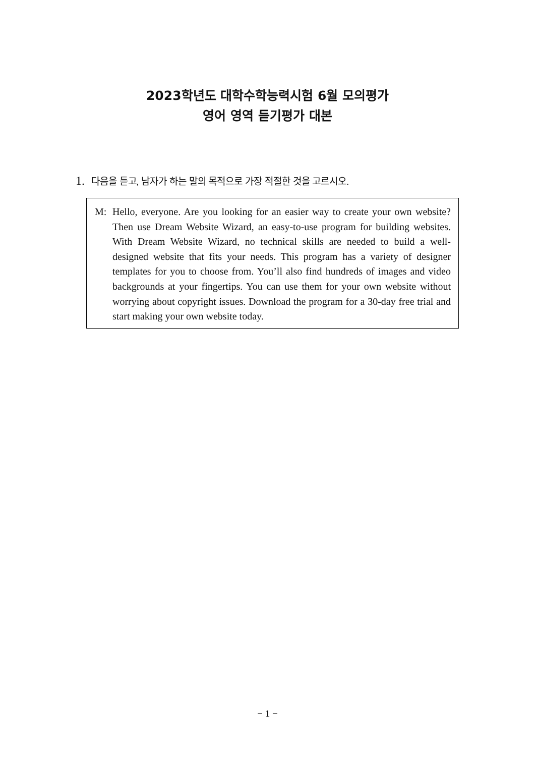2023학년도 대학수학능력시험 6월 모의평가
영어 영역 듣기평가 대본
1. 다음을 듣고, 남자가 하는 말의 목적으로 가장 적절한 것을 고르시오.
M: Hello, everyone. Are you looking for an easier way to create your own website? Then use Dream Website Wizard, an easy-to-use program for building websites. With Dream Website Wizard, no technical skills are needed to build a well-designed website that fits your needs. This program has a variety of designer templates for you to choose from. You’ll also find hundreds of images and video backgrounds at your fingertips. You can use them for your own website without worrying about copyright issues. Download the program for a 30-day free trial and start making your own website today.
− 1 −